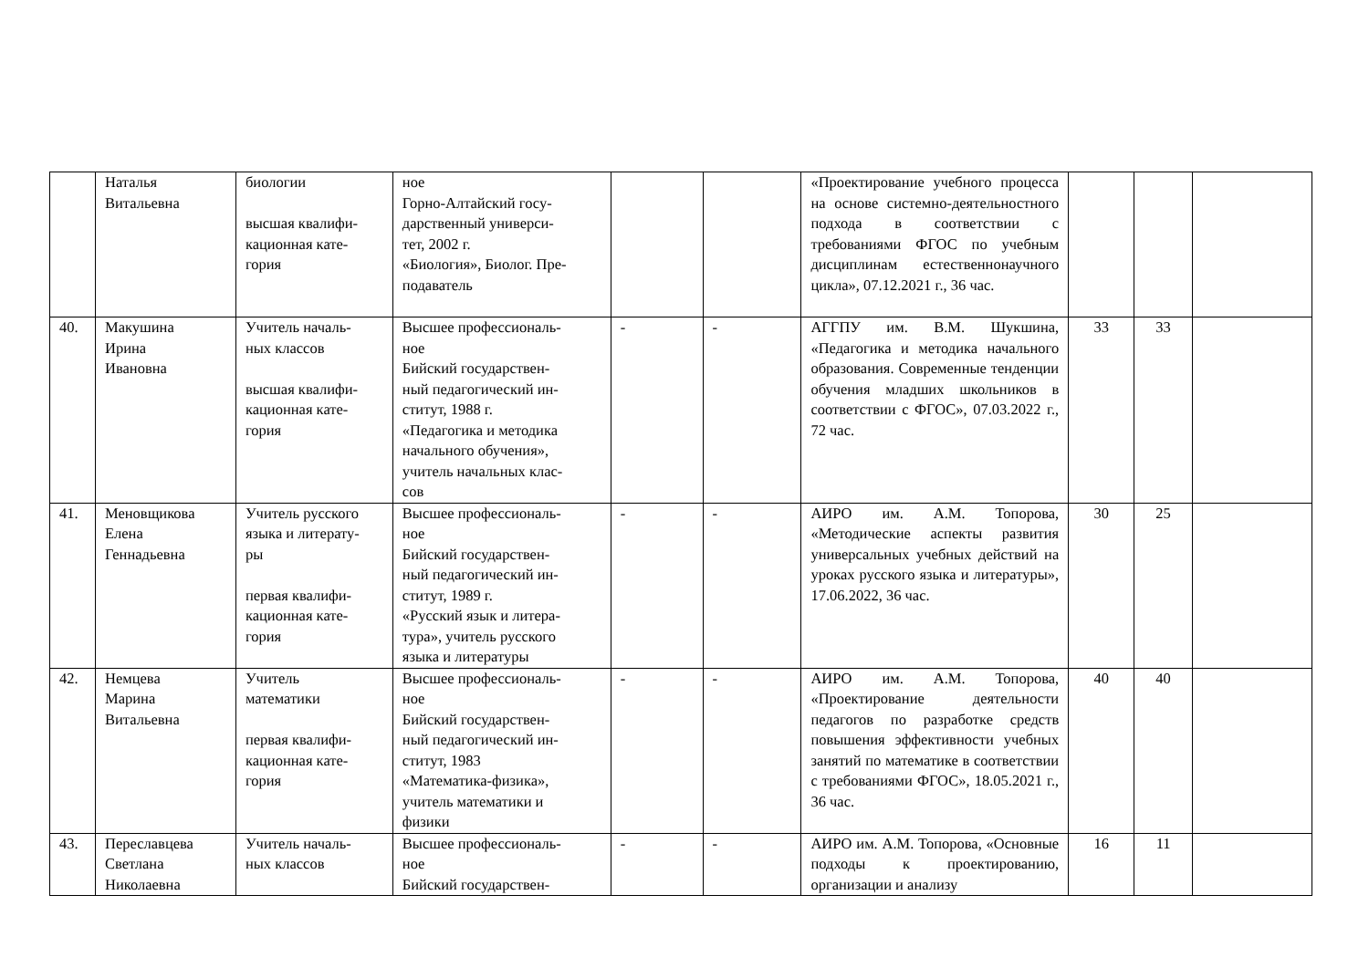| | Наталья Витальевна | биологии высшая квалифи- кационная кате- гория | ное Горно-Алтайский госу- дарственный универси- тет, 2002 г. «Биология», Биолог. Пре- подаватель | | | «Проектирование учебного процесса на основе системно-деятельностного подхода в соответствии с требованиями ФГОС по учебным дисциплинам естественнонаучного цикла», 07.12.2021 г., 36 час. | | | |
| 40. | Макушина Ирина Ивановна | Учитель началь- ных классов высшая квалифи- кационная кате- гория | Высшее профессиональ- ное Бийский государствен- ный педагогический ин- ститут, 1988 г. «Педагогика и методика начального обучения», учитель начальных клас- сов | - | - | АГГПУ им. В.М. Шукшина, «Педагогика и методика начального образования. Современные тенденции обучения младших школьников в соответствии с ФГОС», 07.03.2022 г., 72 час. | 33 | 33 | |
| 41. | Меновщикова Елена Геннадьевна | Учитель русского языка и литерату- ры первая квалифи- кационная кате- гория | Высшее профессиональ- ное Бийский государствен- ный педагогический ин- ститут, 1989 г. «Русский язык и литера- тура», учитель русского языка и литературы | - | - | АИРО им. А.М. Топорова, «Методические аспекты развития универсальных учебных действий на уроках русского языка и литературы», 17.06.2022, 36 час. | 30 | 25 | |
| 42. | Немцева Марина Витальевна | Учитель математики первая квалифи- кационная кате- гория | Высшее профессиональ- ное Бийский государствен- ный педагогический ин- ститут, 1983 «Математика-физика», учитель математики и физики | - | - | АИРО им. А.М. Топорова, «Проектирование деятельности педагогов по разработке средств повышения эффективности учебных занятий по математике в соответствии с требованиями ФГОС», 18.05.2021 г., 36 час. | 40 | 40 | |
| 43. | Переславцева Светлана Николаевна | Учитель началь- ных классов | Высшее профессиональ- ное Бийский государствен- | - | - | АИРО им. А.М. Топорова, «Основные подходы к проектированию, организации и анализу | 16 | 11 | |